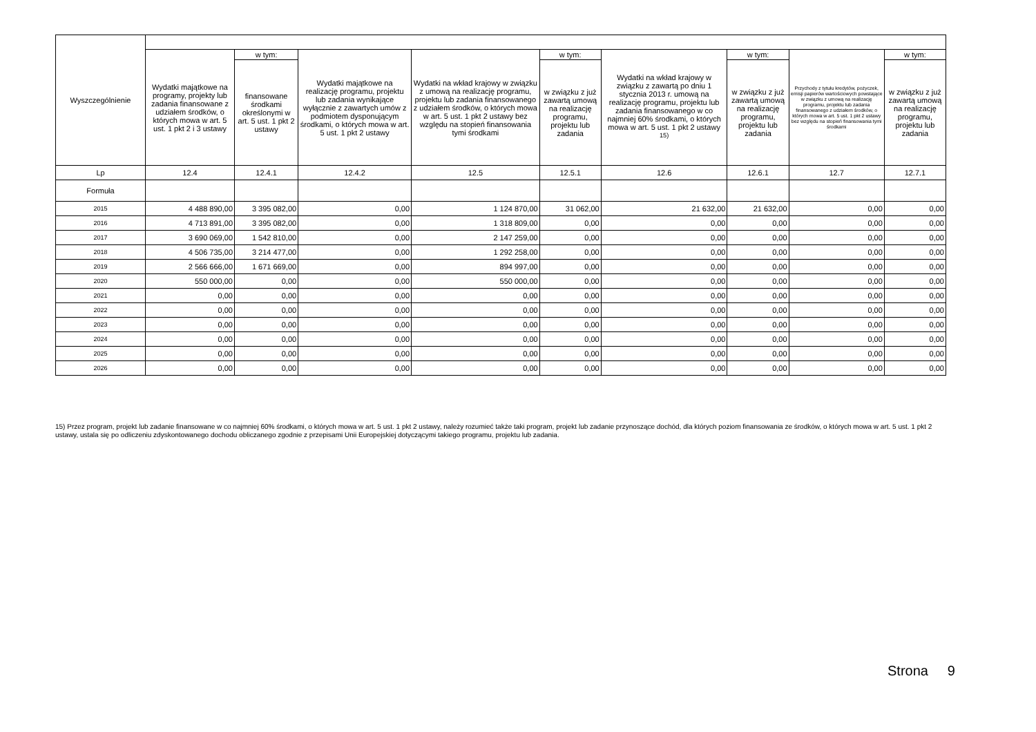| Wyszczególnienie | | | | | | | | | |
| --- | --- | --- | --- | --- | --- | --- | --- | --- | --- |
| | Wydatki majątkowe na programy, projekty lub zadania finansowane z udziałem środków, o których mowa w art. 5 ust. 1 pkt 2 i 3 ustawy | w tym: | Wydatki majątkowe na realizację programu, projektu lub zadania wynikające wyłącznie z zawartych umów z podmiotem dysponującym środkami, o których mowa w art. 5 ust. 1 pkt 2 ustawy | Wydatki na wkład krajowy w związku z umową na realizację programu, projektu lub zadania finansowanego z udziałem środków, o których mowa w art. 5 ust. 1 pkt 2 ustawy bez względu na stopień finansowania tymi środkami | w tym: | Wydatki na wkład krajowy w związku z zawartą po dniu 1 stycznia 2013 r. umową na realizację programu, projektu lub zadania finansowanego w co najmniej 60% środkami, o których mowa w art. 5 ust. 1 pkt 2 ustawy <sup>15)</sup> | w tym: | Przychody z tytułu kredytów, pożyczek, emisji papierów wartościowych powstające w związku z umową na realizację programu, projektu lub zadania finansowanego z udziałem środków, o których mowa w art. 5 ust. 1 pkt 2 ustawy bez względu na stopień finansowania tymi środkami | w tym: |
| | | finansowane środkami określonymi w art. 5 ust. 1 pkt 2 ustawy | | | w związku z już zawartą umową na realizację programu, projektu lub zadania | | w związku z już zawartą umową na realizację programu, projektu lub zadania | | w związku z już zawartą umową na realizację programu, projektu lub zadania |
| Lp | 12.4 | 12.4.1 | 12.4.2 | 12.5 | 12.5.1 | 12.6 | 12.6.1 | 12.7 | 12.7.1 |
| Formuła | | | | | | | | | |
| 2015 | 4 488 890,00 | 3 395 082,00 | 0,00 | 1 124 870,00 | 31 062,00 | 21 632,00 | 21 632,00 | 0,00 | 0,00 |
| 2016 | 4 713 891,00 | 3 395 082,00 | 0,00 | 1 318 809,00 | 0,00 | 0,00 | 0,00 | 0,00 | 0,00 |
| 2017 | 3 690 069,00 | 1 542 810,00 | 0,00 | 2 147 259,00 | 0,00 | 0,00 | 0,00 | 0,00 | 0,00 |
| 2018 | 4 506 735,00 | 3 214 477,00 | 0,00 | 1 292 258,00 | 0,00 | 0,00 | 0,00 | 0,00 | 0,00 |
| 2019 | 2 566 666,00 | 1 671 669,00 | 0,00 | 894 997,00 | 0,00 | 0,00 | 0,00 | 0,00 | 0,00 |
| 2020 | 550 000,00 | 0,00 | 0,00 | 550 000,00 | 0,00 | 0,00 | 0,00 | 0,00 | 0,00 |
| 2021 | 0,00 | 0,00 | 0,00 | 0,00 | 0,00 | 0,00 | 0,00 | 0,00 | 0,00 |
| 2022 | 0,00 | 0,00 | 0,00 | 0,00 | 0,00 | 0,00 | 0,00 | 0,00 | 0,00 |
| 2023 | 0,00 | 0,00 | 0,00 | 0,00 | 0,00 | 0,00 | 0,00 | 0,00 | 0,00 |
| 2024 | 0,00 | 0,00 | 0,00 | 0,00 | 0,00 | 0,00 | 0,00 | 0,00 | 0,00 |
| 2025 | 0,00 | 0,00 | 0,00 | 0,00 | 0,00 | 0,00 | 0,00 | 0,00 | 0,00 |
| 2026 | 0,00 | 0,00 | 0,00 | 0,00 | 0,00 | 0,00 | 0,00 | 0,00 | 0,00 |
15) Przez program, projekt lub zadanie finansowane w co najmniej 60% środkami, o których mowa w art. 5 ust. 1 pkt 2 ustawy, należy rozumieć także taki program, projekt lub zadanie przynoszące dochód, dla których poziom finansowania ze środków, o których mowa w art. 5 ust. 1 pkt 2 ustawy, ustala się po odliczeniu zdyskontowanego dochodu obliczanego zgodnie z przepisami Unii Europejskiej dotyczącymi takiego programu, projektu lub zadania.
Strona 9